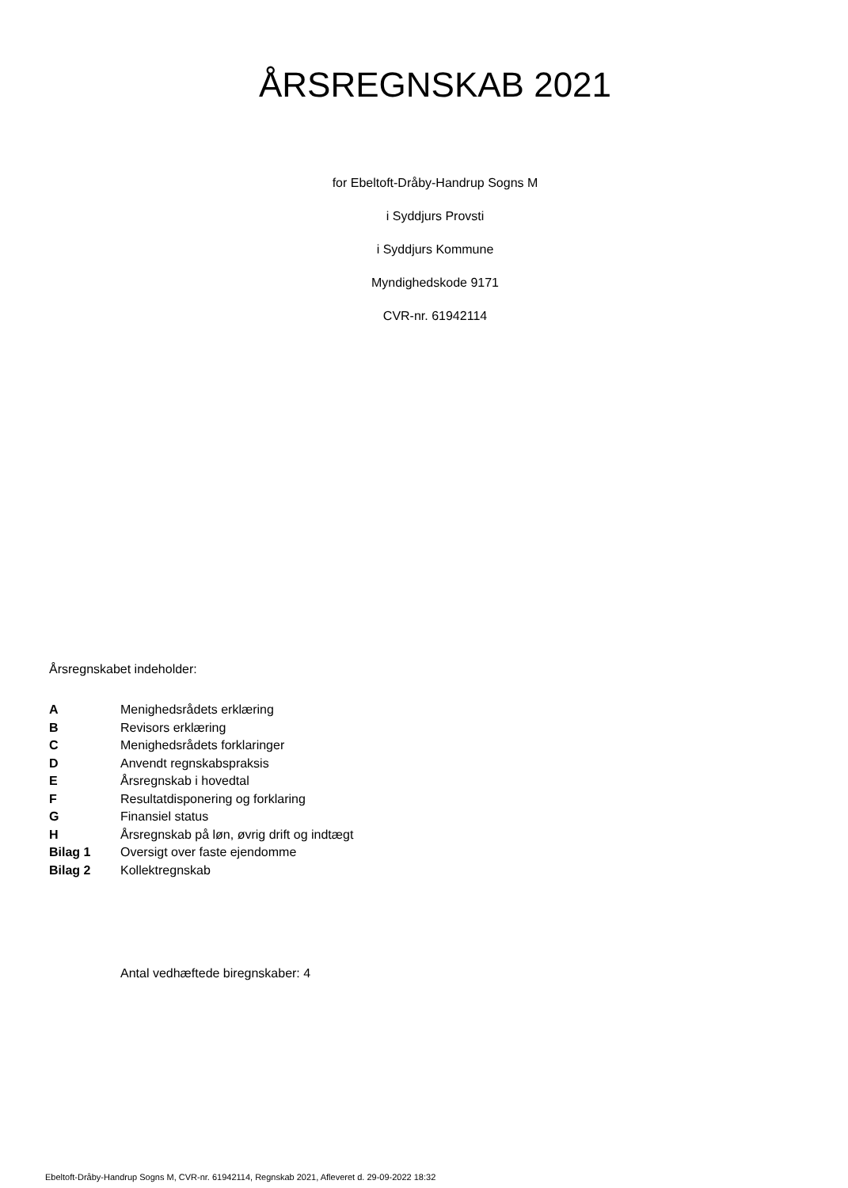ÅRSREGNSKAB 2021
for Ebeltoft-Dråby-Handrup Sogns M
i Syddjurs Provsti
i Syddjurs Kommune
Myndighedskode 9171
CVR-nr. 61942114
Årsregnskabet indeholder:
| A | Menighedsrådets erklæring |
| B | Revisors erklæring |
| C | Menighedsrådets forklaringer |
| D | Anvendt regnskabspraksis |
| E | Årsregnskab i hovedtal |
| F | Resultatdisponering og forklaring |
| G | Finansiel status |
| H | Årsregnskab på løn, øvrig drift og indtægt |
| Bilag 1 | Oversigt over faste ejendomme |
| Bilag 2 | Kollektregnskab |
Antal vedhæftede biregnskaber: 4
Ebeltoft-Dråby-Handrup Sogns M, CVR-nr. 61942114, Regnskab 2021, Afleveret d. 29-09-2022 18:32